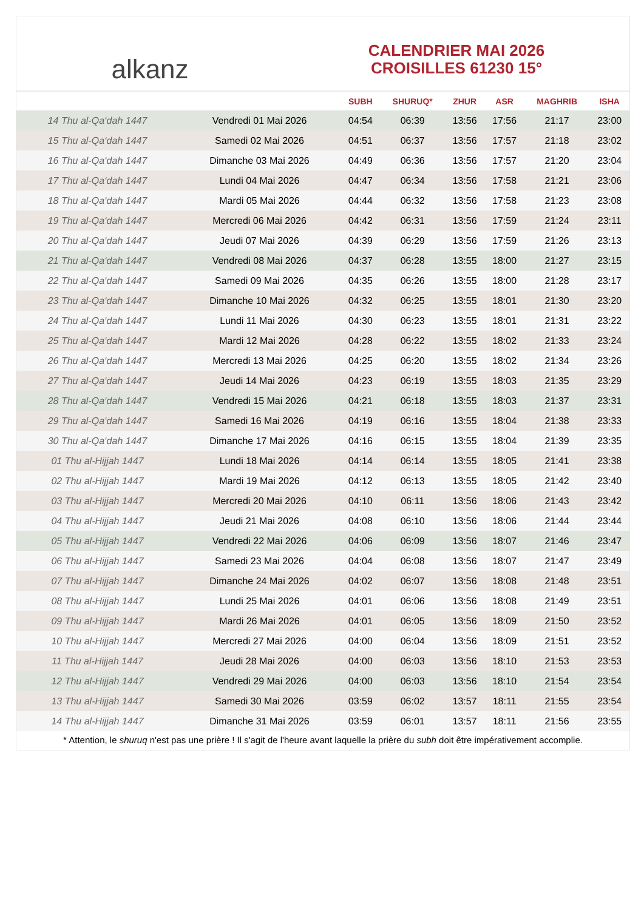alkanz
CALENDRIER MAI 2026
CROISILLES 61230 15°
| | | SUBH | SHURUQ* | ZHUR | ASR | MAGHRIB | ISHA |
| --- | --- | --- | --- | --- | --- | --- | --- |
| 14 Thu al-Qa‘dah 1447 | Vendredi 01 Mai 2026 | 04:54 | 06:39 | 13:56 | 17:56 | 21:17 | 23:00 |
| 15 Thu al-Qa‘dah 1447 | Samedi 02 Mai 2026 | 04:51 | 06:37 | 13:56 | 17:57 | 21:18 | 23:02 |
| 16 Thu al-Qa‘dah 1447 | Dimanche 03 Mai 2026 | 04:49 | 06:36 | 13:56 | 17:57 | 21:20 | 23:04 |
| 17 Thu al-Qa‘dah 1447 | Lundi 04 Mai 2026 | 04:47 | 06:34 | 13:56 | 17:58 | 21:21 | 23:06 |
| 18 Thu al-Qa‘dah 1447 | Mardi 05 Mai 2026 | 04:44 | 06:32 | 13:56 | 17:58 | 21:23 | 23:08 |
| 19 Thu al-Qa‘dah 1447 | Mercredi 06 Mai 2026 | 04:42 | 06:31 | 13:56 | 17:59 | 21:24 | 23:11 |
| 20 Thu al-Qa‘dah 1447 | Jeudi 07 Mai 2026 | 04:39 | 06:29 | 13:56 | 17:59 | 21:26 | 23:13 |
| 21 Thu al-Qa‘dah 1447 | Vendredi 08 Mai 2026 | 04:37 | 06:28 | 13:55 | 18:00 | 21:27 | 23:15 |
| 22 Thu al-Qa‘dah 1447 | Samedi 09 Mai 2026 | 04:35 | 06:26 | 13:55 | 18:00 | 21:28 | 23:17 |
| 23 Thu al-Qa‘dah 1447 | Dimanche 10 Mai 2026 | 04:32 | 06:25 | 13:55 | 18:01 | 21:30 | 23:20 |
| 24 Thu al-Qa‘dah 1447 | Lundi 11 Mai 2026 | 04:30 | 06:23 | 13:55 | 18:01 | 21:31 | 23:22 |
| 25 Thu al-Qa‘dah 1447 | Mardi 12 Mai 2026 | 04:28 | 06:22 | 13:55 | 18:02 | 21:33 | 23:24 |
| 26 Thu al-Qa‘dah 1447 | Mercredi 13 Mai 2026 | 04:25 | 06:20 | 13:55 | 18:02 | 21:34 | 23:26 |
| 27 Thu al-Qa‘dah 1447 | Jeudi 14 Mai 2026 | 04:23 | 06:19 | 13:55 | 18:03 | 21:35 | 23:29 |
| 28 Thu al-Qa‘dah 1447 | Vendredi 15 Mai 2026 | 04:21 | 06:18 | 13:55 | 18:03 | 21:37 | 23:31 |
| 29 Thu al-Qa‘dah 1447 | Samedi 16 Mai 2026 | 04:19 | 06:16 | 13:55 | 18:04 | 21:38 | 23:33 |
| 30 Thu al-Qa‘dah 1447 | Dimanche 17 Mai 2026 | 04:16 | 06:15 | 13:55 | 18:04 | 21:39 | 23:35 |
| 01 Thu al-Hijjah 1447 | Lundi 18 Mai 2026 | 04:14 | 06:14 | 13:55 | 18:05 | 21:41 | 23:38 |
| 02 Thu al-Hijjah 1447 | Mardi 19 Mai 2026 | 04:12 | 06:13 | 13:55 | 18:05 | 21:42 | 23:40 |
| 03 Thu al-Hijjah 1447 | Mercredi 20 Mai 2026 | 04:10 | 06:11 | 13:56 | 18:06 | 21:43 | 23:42 |
| 04 Thu al-Hijjah 1447 | Jeudi 21 Mai 2026 | 04:08 | 06:10 | 13:56 | 18:06 | 21:44 | 23:44 |
| 05 Thu al-Hijjah 1447 | Vendredi 22 Mai 2026 | 04:06 | 06:09 | 13:56 | 18:07 | 21:46 | 23:47 |
| 06 Thu al-Hijjah 1447 | Samedi 23 Mai 2026 | 04:04 | 06:08 | 13:56 | 18:07 | 21:47 | 23:49 |
| 07 Thu al-Hijjah 1447 | Dimanche 24 Mai 2026 | 04:02 | 06:07 | 13:56 | 18:08 | 21:48 | 23:51 |
| 08 Thu al-Hijjah 1447 | Lundi 25 Mai 2026 | 04:01 | 06:06 | 13:56 | 18:08 | 21:49 | 23:51 |
| 09 Thu al-Hijjah 1447 | Mardi 26 Mai 2026 | 04:01 | 06:05 | 13:56 | 18:09 | 21:50 | 23:52 |
| 10 Thu al-Hijjah 1447 | Mercredi 27 Mai 2026 | 04:00 | 06:04 | 13:56 | 18:09 | 21:51 | 23:52 |
| 11 Thu al-Hijjah 1447 | Jeudi 28 Mai 2026 | 04:00 | 06:03 | 13:56 | 18:10 | 21:53 | 23:53 |
| 12 Thu al-Hijjah 1447 | Vendredi 29 Mai 2026 | 04:00 | 06:03 | 13:56 | 18:10 | 21:54 | 23:54 |
| 13 Thu al-Hijjah 1447 | Samedi 30 Mai 2026 | 03:59 | 06:02 | 13:57 | 18:11 | 21:55 | 23:54 |
| 14 Thu al-Hijjah 1447 | Dimanche 31 Mai 2026 | 03:59 | 06:01 | 13:57 | 18:11 | 21:56 | 23:55 |
* Attention, le shuruq n'est pas une prière ! Il s'agit de l'heure avant laquelle la prière du subh doit être impérativement accomplie.